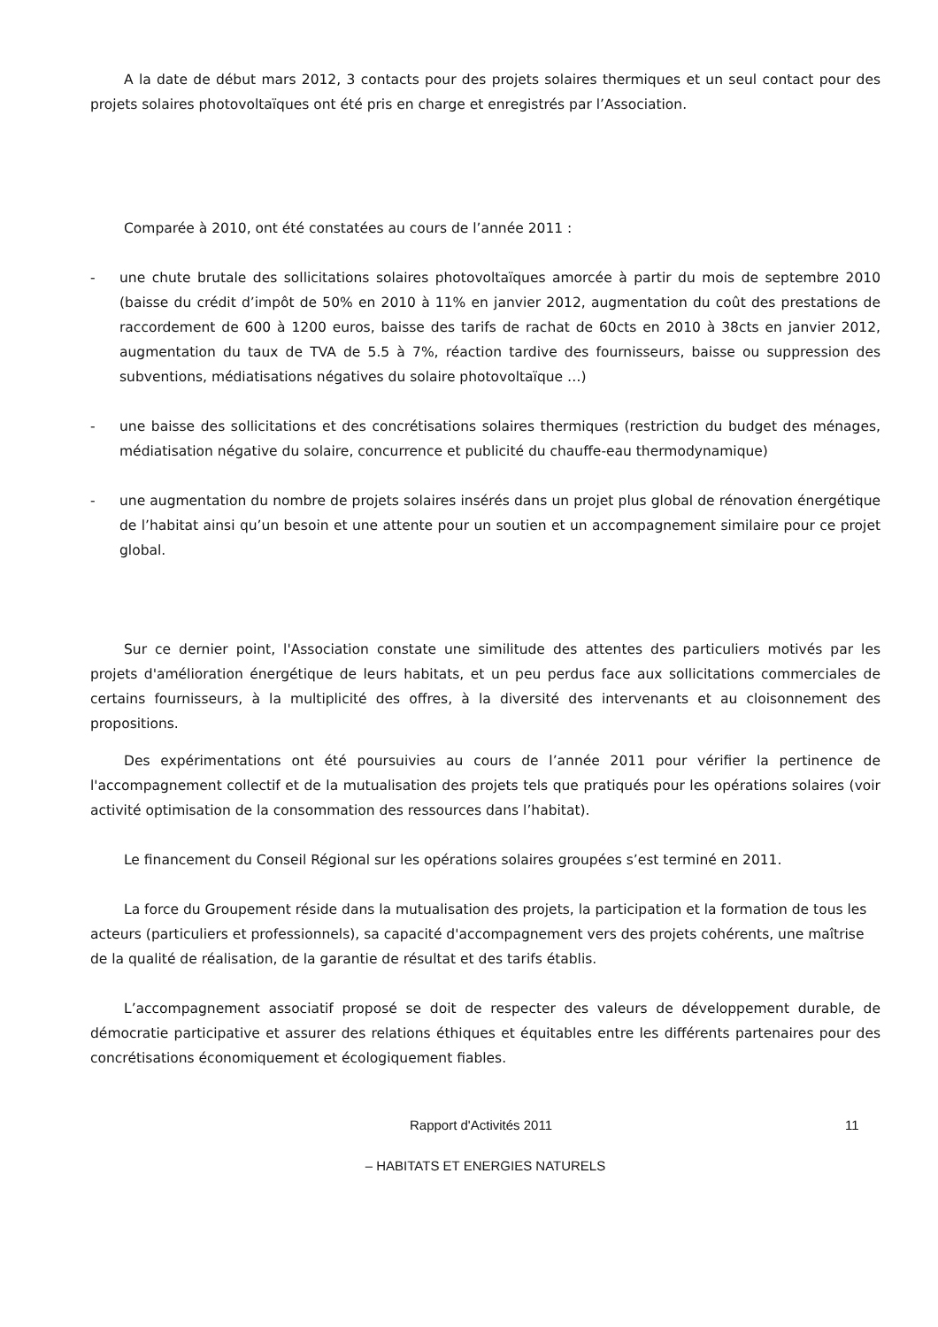A la date de début mars 2012, 3 contacts pour des projets solaires thermiques et un seul contact pour des projets solaires photovoltaïques ont été pris en charge et enregistrés par l’Association.
Comparée à 2010, ont été constatées au cours de l’année 2011 :
- une chute brutale des sollicitations solaires photovoltaïques amorcée à partir du mois de septembre 2010 (baisse du crédit d’impôt de 50% en 2010 à 11% en janvier 2012, augmentation du coût des prestations de raccordement de 600 à 1200 euros, baisse des tarifs de rachat de 60cts en 2010 à 38cts en janvier 2012, augmentation du taux de TVA de 5.5 à 7%, réaction tardive des fournisseurs, baisse ou suppression des subventions, médiatisations négatives du solaire photovoltaïque …)
- une baisse des sollicitations et des concrétisations solaires thermiques (restriction du budget des ménages, médiatisation négative du solaire, concurrence et publicité du chauffe-eau thermodynamique)
- une augmentation du nombre de projets solaires insérés dans un projet plus global de rénovation énergétique de l’habitat ainsi qu’un besoin et une attente pour un soutien et un accompagnement similaire pour ce projet global.
Sur ce dernier point, l'Association constate une similitude des attentes des particuliers motivés par les projets d'amélioration énergétique de leurs habitats, et un peu perdus face aux sollicitations commerciales de certains fournisseurs, à la multiplicité des offres, à la diversité des intervenants et au cloisonnement des propositions.
Des expérimentations ont été poursuivies au cours de l’année 2011 pour vérifier la pertinence de l'accompagnement collectif et de la mutualisation des projets tels que pratiqués pour les opérations solaires (voir activité optimisation de la consommation des ressources dans l’habitat).
Le financement du Conseil Régional sur les opérations solaires groupées s’est terminé en 2011.
La force du Groupement réside dans la mutualisation des projets, la participation et la formation de tous les acteurs (particuliers et professionnels), sa capacité d'accompagnement vers des projets cohérents, une maîtrise de la qualité de réalisation, de la garantie de résultat et des tarifs établis.
L’accompagnement associatif proposé se doit de respecter des valeurs de développement durable, de démocratie participative et assurer des relations éthiques et équitables entre les différents partenaires pour des concrétisations économiquement et écologiquement fiables.
Rapport d'Activités 2011 11
– HABITATS ET ENERGIES NATURELS